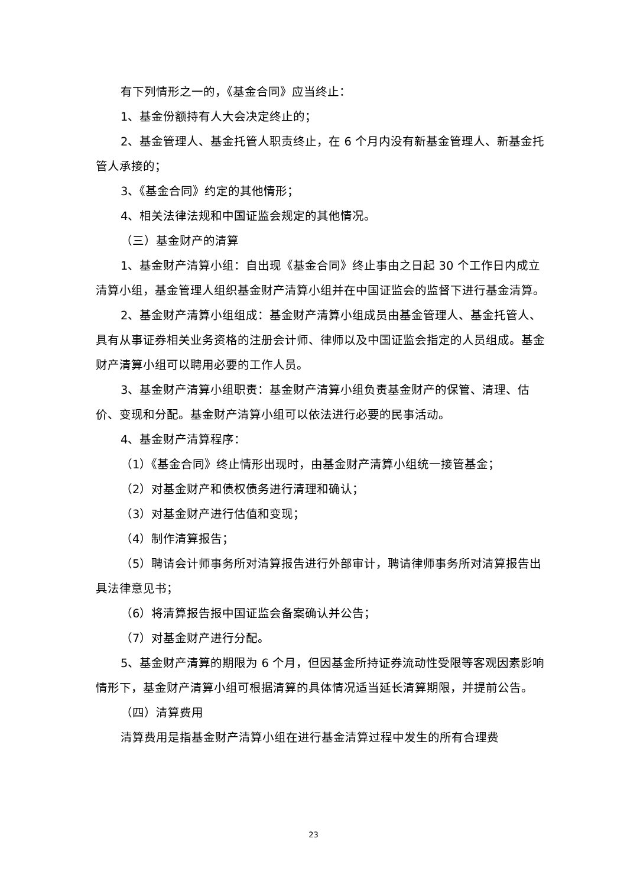有下列情形之一的，《基金合同》应当终止：
1、基金份额持有人大会决定终止的；
2、基金管理人、基金托管人职责终止，在 6 个月内没有新基金管理人、新基金托管人承接的；
3、《基金合同》约定的其他情形；
4、相关法律法规和中国证监会规定的其他情况。
（三）基金财产的清算
1、基金财产清算小组：自出现《基金合同》终止事由之日起 30 个工作日内成立清算小组，基金管理人组织基金财产清算小组并在中国证监会的监督下进行基金清算。
2、基金财产清算小组组成：基金财产清算小组成员由基金管理人、基金托管人、具有从事证券相关业务资格的注册会计师、律师以及中国证监会指定的人员组成。基金财产清算小组可以聘用必要的工作人员。
3、基金财产清算小组职责：基金财产清算小组负责基金财产的保管、清理、估价、变现和分配。基金财产清算小组可以依法进行必要的民事活动。
4、基金财产清算程序：
（1）《基金合同》终止情形出现时，由基金财产清算小组统一接管基金；
（2）对基金财产和债权债务进行清理和确认；
（3）对基金财产进行估值和变现；
（4）制作清算报告；
（5）聘请会计师事务所对清算报告进行外部审计，聘请律师事务所对清算报告出具法律意见书；
（6）将清算报告报中国证监会备案确认并公告；
（7）对基金财产进行分配。
5、基金财产清算的期限为 6 个月，但因基金所持证券流动性受限等客观因素影响情形下，基金财产清算小组可根据清算的具体情况适当延长清算期限，并提前公告。
（四）清算费用
清算费用是指基金财产清算小组在进行基金清算过程中发生的所有合理费
23